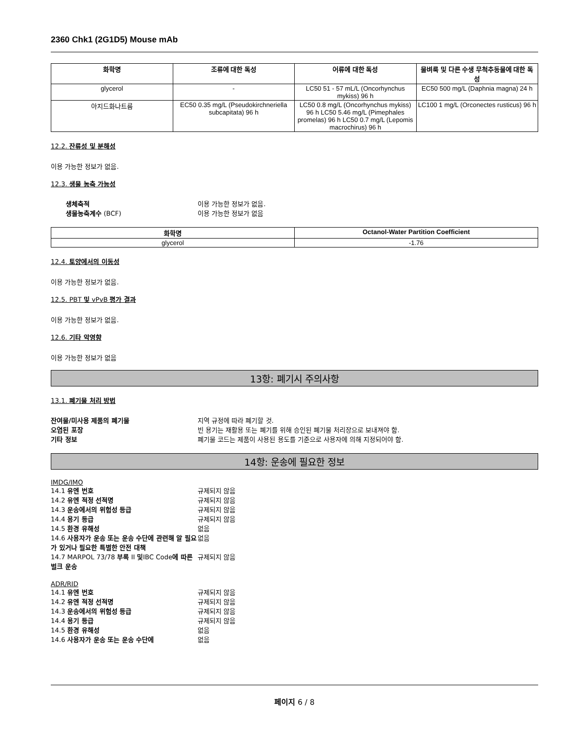2360 Chk1 (2G1D5) Mouse mAb
| 화학명 | 조류에 대한 독성 | 어류에 대한 독성 | 물벼룩 및 다른 수생 무척추동물에 대한 독성 |
| --- | --- | --- | --- |
| glycerol | - | LC50 51 - 57 mL/L (Oncorhynchus mykiss) 96 h | EC50 500 mg/L (Daphnia magna) 24 h |
| 아지드화나트륨 | EC50 0.35 mg/L (Pseudokirchneriella subcapitata) 96 h | LC50 0.8 mg/L (Oncorhynchus mykiss) 96 h LC50 5.46 mg/L (Pimephales promelas) 96 h LC50 0.7 mg/L (Lepomis macrochirus) 96 h | LC100 1 mg/L (Orconectes rusticus) 96 h |
12.2. 잔류성 및 분해성
이용 가능한 정보가 없음.
12.3. 생물 농축 가능성
생체축적 이용 가능한 정보가 없음. 생물농축계수 (BCF) 이용 가능한 정보가 없음
| 화학명 | Octanol-Water Partition Coefficient |
| --- | --- |
| glycerol | -1.76 |
12.4. 토양에서의 이동성
이용 가능한 정보가 없음.
12.5. PBT 및 vPvB 평가 결과
이용 가능한 정보가 없음.
12.6. 기타 악영향
이용 가능한 정보가 없음
13항: 폐기시 주의사항
13.1. 폐기물 처리 방법
잔여물/미사용 제품의 폐기물 지역 규정에 따라 폐기할 것. 오염된 포장 빈 용기는 재활용 또는 폐기를 위해 승인된 폐기물 처리장으로 보내져야 함. 기타 정보 폐기물 코드는 제품이 사용된 용도를 기준으로 사용자에 의해 지정되어야 함.
14항: 운송에 필요한 정보
IMDG/IMO
14.1 유엔 번호 규제되지 않음 14.2 유엔 적정 선적명 규제되지 않음 14.3 운송에서의 위험성 등급 규제되지 않음 14.4 용기 등급 규제되지 않음 14.5 환경 유해성 없음 14.6 사용자가 운송 또는 운송 수단에 관련해 알 필요가 있거나 필요한 특별한 안전 대책 없음 14.7 MARPOL 73/78 부록 II 및IBC Code에 따른 벌크 운송 규제되지 않음
ADR/RID
14.1 유엔 번호 규제되지 않음 14.2 유엔 적정 선적명 규제되지 않음 14.3 운송에서의 위험성 등급 규제되지 않음 14.4 용기 등급 규제되지 않음 14.5 환경 유해성 없음 14.6 사용자가 운송 또는 운송 수단에 없음
페이지 6 / 8